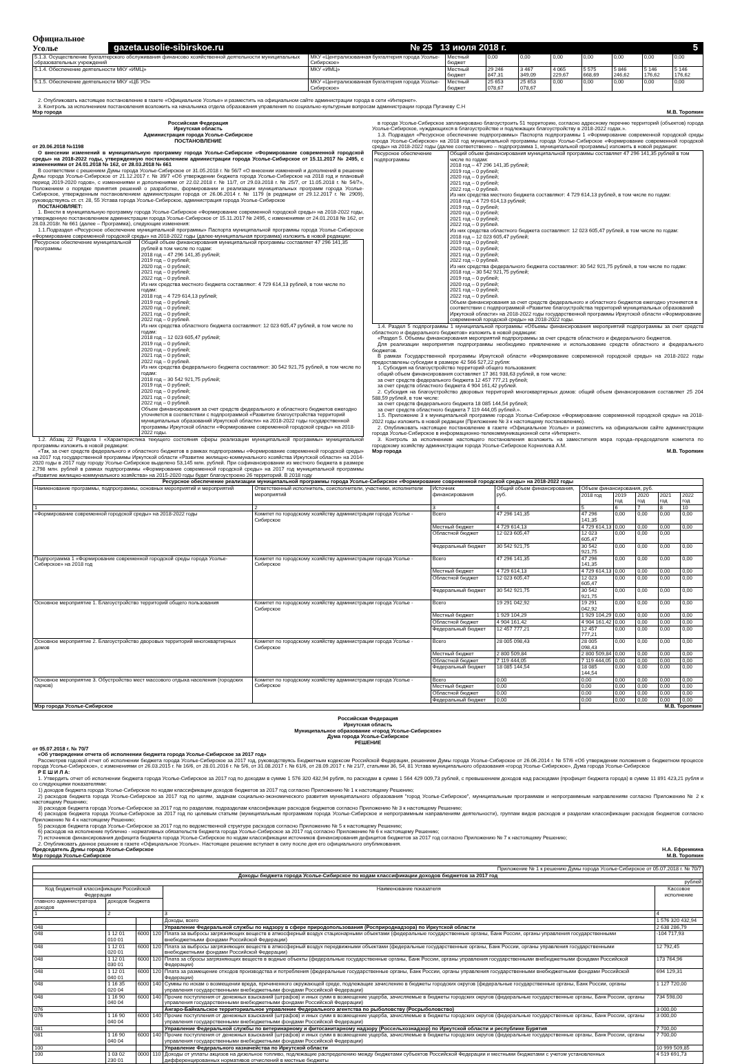Официальное Усолье
gazeta.usolie-sibirskoe.ru № 25 13 июля 2018 г. 5
| 5.1.3. Осуществление бухгалтерского обслуживания финансово хозяйственной деятельности муниципальных образовательных учреждений | МКУ «Централизованная бухгалтерия города Усолье-Сибирское» | Местный бюджет | 0,00 | 0,00 | 0,00 | 0,00 | 0,00 | 0,00 | 0,00 |
| 5.1.4. Обеспечение деятельности МКУ «ИМЦ» | МКУ «ИМЦ» | Местный бюджет | 29 246 847,31 | 3 467 349,09 | 4 065 229,67 | 5 575 668,69 | 5 846 246,62 | 5 146 176,62 | 5 146 176,62 |
| 5.1.5. Обеспечение деятельности МКУ «ЦБ УО» | МКУ «Централизованная бухгалтерия города Усолье-Сибирское» | Местный бюджет | 25 653 078,67 | 25 653 078,67 | 0,00 | 0,00 | 0,00 | 0,00 | 0,00 |
2. Опубликовать настоящее постановление в газете «Официальное Усолье» и разместить на официальном сайте администрации города в сети «Интернет».
3. Контроль за исполнением постановления возложить на начальника отдела образования управления по социально-культурным вопросам администрации города Пугачеву С.Н
Мэр города М.В. Торопкин
Российская Федерация
Иркутская область
Администрация города Усолье-Сибирское
ПОСТАНОВЛЕНИЕ
от 20.06.2018 №1198
О внесении изменений в муниципальную программу города Усолье-Сибирское «Формирование современной городской среды» на 2018-2022 годы, утвержденную постановлением администрации города Усолье-Сибирское от 15.11.2017 № 2495, с изменениями от 24.01.2018 № 162, от 28.03.2018 № 661
В соответствии с решением Думы города Усолье-Сибирское от 31.05.2018 г. № 56/7 «О внесении изменений и дополнений в решение Думы города Усолье-Сибирское от 21.12.2017 г. № 39/7 «Об утверждении бюджета города Усолье-Сибирское на 2018 год и плановый период 2019-2020 годов», с изменениями и дополнениями от 22.02.2018 г. № 11/7, от 29.03.2018 г. № 25/7, от 11.05.2018 г. № 54/7», Положением о порядке принятия решений о разработке, формировании и реализации муниципальных программ города Усолье-Сибирское, утвержденным постановлением администрации города от 26.06.2014 г. № 1179 (в редакции от 29.12.2017 г. № 2909), руководствуясь ст. ст. 28, 55 Устава города Усолье-Сибирское, администрация города Усолье-Сибирское
ПОСТАНОВЛЯЕТ:
1. Внести в муниципальную программу города Усолье-Сибирское «Формирование современной городской среды» на 2018-2022 годы, утвержденную постановлением администрации города Усолье-Сибирское от 15.11.2017 № 2495, с изменениями от 24.01.2018 № 162, от 28.03.2018г. № 661 (далее – Программа), следующие изменения:
1.1.Подраздел «Ресурсное обеспечение муниципальной программы» Паспорта муниципальной программы города Усолье-Сибирское «Формирование современной городской среды» на 2018-2022 годы (далее-муниципальная программа) изложить в новой редакции:
| Ресурсное обеспечение муниципальной программы | Общий объем финансирования муниципальной программы составляет 47 296 141,35 рублей в том числе по годам: 2018 год – 47 296 141,35 рублей; 2019 год – 0 рублей; 2020 год – 0 рублей; 2021 год – 0 рублей; 2022 год – 0 рублей. Из них средства местного бюджета составляют: 4 729 614,13 рублей, в том числе по годам: 2018 год – 4 729 614,13 рублей; 2019 год – 0 рублей; 2020 год – 0 рублей; 2021 год – 0 рублей; 2022 год – 0 рублей. Из них средства областного бюджета составляют: 12 023 605,47 рублей, в том числе по годам: 2018 год – 12 023 605,47 рублей; 2019 год – 0 рублей; 2020 год – 0 рублей; 2021 год – 0 рублей; 2022 год – 0 рублей. Из них средства федерального бюджета составляют: 30 542 921,75 рублей, в том числе по годам: 2018 год – 30 542 921,75 рублей; 2019 год – 0 рублей; 2020 год – 0 рублей; 2021 год – 0 рублей; 2022 год – 0 рублей. Объем финансирования за счет средств федерального и областного бюджетов ежегодно уточняется в соответствии с подпрограммой «Развитие благоустройства территорий муниципальных образований Иркутской области» на 2018-2022 годы государственной программы Иркутской области «Формирование современной городской среды» на 2018-2022 годы. |
1.2. Абзац 22 Раздела I «Характеристика текущего состояния сферы реализации муниципальной программы» муниципальной программы изложить в новой редакции:
«Так, за счет средств федерального и областного бюджетов в рамках подпрограммы «Формирование современной городской среды» на 2017 год государственной программы Иркутской области «Развитие жилищно-коммунального хозяйства Иркутской области» на 2014-2020 годы в 2017 году городу Усолье-Сибирское выделено 53,145 млн. рублей. При софинансировании из местного бюджета в размере 2,798 млн. рублей в рамках подпрограммы «Формирование современной городской среды» на 2017 год муниципальной программы «Развитие жилищно-коммунального хозяйства» на 2015-2020 годы будет благоустроено 26 территорий. В 2018 году
в городе Усолье-Сибирское запланировано благоустроить 51 территорию, согласно адресному перечню территорий (объектов) города Усолье-Сибирское, нуждающихся в благоустройстве и подлежащих благоустройству в 2018-2022 годах.».
1.3. Подраздел «Ресурсное обеспечение подпрограммы» Паспорта подпрограммы 1 «Формирование современной городской среды города Усолье-Сибирское» на 2018 год муниципальной программы города Усолье-Сибирское «Формирование современной городской среды» на 2018-2022 годы (далее соответственно – подпрограмма 1, муниципальной программы) изложить в новой редакции:
| Ресурсное обеспечение подпрограммы | Общий объем финансирования муниципальной программы составляет 47 296 141,35 рублей в том числе по годам: 2018 год – 47 296 141,35 рублей; 2019 год – 0 рублей; 2020 год – 0 рублей; 2021 год – 0 рублей; 2022 год – 0 рублей. Из них средства местного бюджета составляют: 4 729 614,13 рублей, в том числе по годам: 2018 год – 4 729 614,13 рублей; 2019 год – 0 рублей; 2020 год – 0 рублей; 2021 год – 0 рублей; 2022 год – 0 рублей. Из них средства областного бюджета составляют: 12 023 605,47 рублей, в том числе по годам: 2018 год – 12 023 605,47 рублей; 2019 год – 0 рублей; 2020 год – 0 рублей; 2021 год – 0 рублей; 2022 год – 0 рублей. Из них средства федерального бюджета составляют: 30 542 921,75 рублей, в том числе по годам: 2018 год – 30 542 921,75 рублей; 2019 год – 0 рублей; 2020 год – 0 рублей; 2021 год – 0 рублей; 2022 год – 0 рублей. Объем финансирования за счет средств федерального и областного бюджетов ежегодно уточняется в соответствии с подпрограммой «Развитие благоустройства территорий муниципальных образований Иркутской области» на 2018-2022 годы государственной программы Иркутской области «Формирование современной городской среды» на 2018-2022 годы. |
1.4. Раздел 5 подпрограммы 1 муниципальной программы «Объемы финансирования мероприятий подпрограммы за счет средств областного и федерального бюджетов» изложить в новой редакции:
«Раздел 5. Объемы финансирования мероприятий подпрограммы за счет средств областного и федерального бюджетов.
Для реализации мероприятия подпрограммы необходимо привлечение и использование средств областного и федерального бюджетов.
В рамках Государственной программы Иркутской области «Формирование современной городской среды» на 2018-2022 годы предоставлены субсидии в размере 42 566 527,22 рубля:
1. Субсидия на благоустройство территорий общего пользования:
общий объем финансирования составляет 17 361 938,63 рублей, в том числе:
за счет средств федерального бюджета 12 457 777,21 рублей;
за счет средств областного бюджета 4 904 161,42 рублей.
2. Субсидия на благоустройство дворовых территорий многоквартирных домов: общий объем финансирования составляет 25 204 588,59 рублей, в том числе:
за счет средств федерального бюджета 18 085 144,54 рублей;
за счет средств областного бюджета 7 119 444,05 рублей.».
1.5. Приложение 3 к муниципальной программе города Усолье-Сибирское «Формирование современной городской среды» на 2018-2022 годы изложить в новой редакции (Приложение № 3 к настоящему постановлению).
2. Опубликовать настоящее постановление в газете «Официальное Усолье» и разместить на официальном сайте администрации города Усолье-Сибирское в информационно-телекоммуникационной сети «Интернет».
3. Контроль за исполнением настоящего постановления возложить на заместителя мэра города–председателя комитета по городскому хозяйству администрации города Усолье-Сибирское Корнилова А.М.
Мэр города М.В. Торопкин
| Ресурсное обеспечение реализации муниципальной программы города Усолье-Сибирское «Формирование современной городской среды» на 2018-2022 годы | | | | | | | | |
| Наименование программы, подпрограммы, основных мероприятий и мероприятий | Ответственный исполнитель, соисполнители, участники, исполнители мероприятий | Источник финансирования | Общий объем финансирования, руб. | Объем финансирования, руб. | | | | |
| | | | | 2018 год | 2019 год | 2020 год | 2021 год | 2022 год |
| 1 | 2 | 3 | 4 | 5 | 6 | 7 | 8 | 10 |
| «Формирование современной городской среды» на 2018-2022 годы | Комитет по городскому хозяйству администрации города Усолье - Сибирское | Всего | 47 296 141,35 | 47 296 141,35 | 0,00 | 0,00 | 0,00 | 0,00 |
| | | Местный бюджет | 4 729 614,13 | 4 729 614,13 | 0,00 | 0,00 | 0,00 | 0,00 |
| | | Областной бюджет | 12 023 605,47 | 12 023 605,47 | 0,00 | 0,00 | 0,00 | |
| | | Федеральный бюджет | 30 542 921,75 | 30 542 921,75 | 0,00 | 0,00 | 0,00 | 0,00 |
| Подпрограмма 1 «Формирование современной городской среды города Усолье-Сибирское» на 2018 год | Комитет по городскому хозяйству администрации города Усолье - Сибирское | Всего | 47 296 141,35 | 47 296 141,35 | 0,00 | 0,00 | 0,00 | 0,00 |
| | | Местный бюджет | 4 729 614,13 | 4 729 614,13 | 0,00 | 0,00 | 0,00 | 0,00 |
| | | Областной бюджет | 12 023 605,47 | 12 023 605,47 | 0,00 | 0,00 | 0,00 | 0,00 |
| | | Федеральный бюджет | 30 542 921,75 | 30 542 921,75 | 0,00 | 0,00 | 0,00 | 0,00 |
| Основное мероприятие 1. Благоустройство территорий общего пользования | Комитет по городскому хозяйству администрации города Усолье - Сибирское | Всего | 19 291 042,92 | 19 291 042,92 | 0,00 | 0,00 | 0,00 | 0,00 |
| | | Местный бюджет | 1 929 104,29 | 1 929 104,29 | 0,00 | 0,00 | 0,00 | 0,00 |
| | | Областной бюджет | 4 904 161,42 | 4 904 161,42 | 0,00 | 0,00 | 0,00 | 0,00 |
| | | Федеральный бюджет | 12 457 777,21 | 12 457 777,21 | 0,00 | 0,00 | 0,00 | 0,00 |
| Основное мероприятие 2. Благоустройство дворовых территорий многоквартирных домов | Комитет по городскому хозяйству администрации города Усолье - Сибирское | Всего | 28 005 098,43 | 28 005 098,43 | 0,00 | 0,00 | 0,00 | 0,00 |
| | | Местный бюджет | 2 800 509,84 | 2 800 509,84 | 0,00 | 0,00 | 0,00 | 0,00 |
| | | Областной бюджет | 7 119 444,05 | 7 119 444,05 | 0,00 | 0,00 | 0,00 | 0,00 |
| | | Федеральный бюджет | 18 085 144,54 | 18 085 144,54 | 0,00 | 0,00 | 0,00 | 0,00 |
| Основное мероприятие 3. Обустройство мест массового отдыха населения (городских парков) | Комитет по городскому хозяйству администрации города Усолье - Сибирское | Всего | 0,00 | 0,00 | 0,00 | 0,00 | 0,00 | 0,00 |
| | | Местный бюджет | 0,00 | 0,00 | 0,00 | 0,00 | 0,00 | 0,00 |
| | | Областной бюджет | 0,00 | 0,00 | 0,00 | 0,00 | 0,00 | 0,00 |
| | | Федеральный бюджет | 0,00 | 0,00 | 0,00 | 0,00 | 0,00 | 0,00 |
| Мэр города Усолье-Сибирское | | | | М.В. Торопкин | | | | |
Российская Федерация
Иркутская область
Муниципальное образование «город Усолье-Сибирское»
Дума города Усолье-Сибирское
РЕШЕНИЕ
от 05.07.2018 г. № 70/7
«Об утверждении отчета об исполнении бюджета города Усолье-Сибирское за 2017 год»
Рассмотрев годовой отчет об исполнении бюджета города Усолье-Сибирское за 2017 год, руководствуясь Бюджетным кодексом Российской Федерации, решением Думы города Усолье-Сибирское от 26.06.2014 г. № 57/6 «Об утверждении положения о бюджетном процессе города Усолье-Сибирское», с изменениями от 26.03.2015 г. № 16/6, от 28.01.2016 г. № 5/6, от 31.08.2017 г. № 61/6, от 28.09.2017 г. № 21/7, статьями 36, 54, 81 Устава муниципального образования «город Усолье-Сибирское», Дума города Усолье-Сибирское
Р Е Ш И Л А:
1. Утвердить отчет об исполнении бюджета города Усолье-Сибирское за 2017 год по доходам в сумме 1 576 320 432,94 рубля, по расходам в сумме 1 564 429 009,73 рублей, с превышением доходов над расходами (профицит бюджета города) в сумме 11 891 423,21 рубля и со следующими показателями:
1) доходов бюджета города Усолье-Сибирское по кодам классификации доходов бюджетов за 2017 год согласно Приложению № 1 к настоящему Решению;
2) расходов бюджета города Усолье-Сибирское за 2017 год по целям, задачам социально-экономического развития муниципального образования "город Усолье-Сибирское", муниципальным программам и непрограммным направлениям согласно Приложению № 2 к настоящему Решению;
3) расходов бюджета города Усолье-Сибирское за 2017 год по разделам, подразделам классификации расходов бюджетов согласно Приложению № 3 к настоящему Решению;
4) расходов бюджета города Усолье-Сибирское за 2017 год по целевым статьям (муниципальным программам города Усолье-Сибирское и непрограммным направлениям деятельности), группам видов расходов и разделам классификации расходов бюджетов согласно Приложению № 4 к настоящему Решению;
5) расходов бюджета города Усолье-Сибирское за 2017 год по ведомственной структуре расходов согласно Приложению № 5 к настоящему Решению;
6) расходов на исполнение публично - нормативных обязательств бюджета города Усолье-Сибирское за 2017 год согласно Приложению № 6 к настоящему Решению;
7) источников финансирования дефицита бюджета города Усолье-Сибирское по кодам классификации источников финансирования дефицитов бюджетов за 2017 год согласно Приложению № 7 к настоящему Решению;
2. Опубликовать данное решение в газете «Официальное Усолье». Настоящее решение вступает в силу после дня его официального опубликования.
Председатель Думы города Усолье-Сибирское Н.А. Ефремкина
Мэр города Усолье-Сибирское М.В. Торопкин
| Приложение № 1 к решению Думы города Усолье-Сибирское от 05.07.2018 г. № 70/7 | | | | | |
| Доходы бюджета города Усолье-Сибирское по кодам классификации доходов бюджетов за 2017 год | | | | | |
| рублей | | | | | |
| Код бюджетной классификации Российской Федерации | | | | Наименование показателя | Кассовое исполнение |
| главного администратора доходов | доходов бюджета | | | | |
| 1 | 2 | | | 3 | 4 |
| | | | | Доходы, всего | 1 576 320 432,94 |
| 048 | | | | Управление Федеральной службы по надзору в сфере природопользования (Росприроднадзора) по Иркутской области | 2 638 286,79 |
| 048 | 1 12 01 010 01 | 6000 | 120 | Плата за выбросы загрязняющих веществ в атмосферный воздух стационарными объектами (федеральные государственные органы, Банк России, органы управления государственными внебюджетными фондами Российской Федерации) | -104 717,93 |
| 048 | 1 12 01 020 01 | 6000 | 120 | Плата за выбросы загрязняющих веществ в атмосферный воздух передвижными объектами (федеральные государственные органы, Банк России, органы управления государственными внебюджетными фондами Российской Федерации) | 12 792,45 |
| 048 | 1 12 01 030 01 | 6000 | 120 | Плата за сбросы загрязняющих веществ в водные объекты (федеральные государственные органы, Банк России, органы управления государственными внебюджетными фондами Российской Федерации) | 173 764,96 |
| 048 | 1 12 01 040 01 | 6000 | 120 | Плата за размещение отходов производства и потребления (федеральные государственные органы, Банк России, органы управления государственными внебюджетными фондами Российской Федерации) | 694 129,31 |
| 048 | 1 16 35 020 04 | 6000 | 140 | Суммы по искам о возмещении вреда, причиненного окружающей среде, подлежащие зачислению в бюджеты городских округов (федеральные государственные органы, Банк России, органы управления государственными внебюджетными фондами Российской Федерации) | 1 127 720,00 |
| 048 | 1 16 90 040 04 | 6000 | 140 | Прочие поступления от денежных взысканий (штрафов) и иных сумм в возмещение ущерба, зачисляемые в бюджеты городских округов (федеральные государственные органы, Банк России, органы управления государственными внебюджетными фондами Российской Федерации) | 734 598,00 |
| 076 | | | | Ангаро-Байкальское территориальное управление Федерального агентства по рыболовству (Росрыболовство) | 3 000,00 |
| 076 | 1 16 90 040 04 | 6000 | 140 | Прочие поступления от денежных взысканий (штрафов) и иных сумм в возмещение ущерба, зачисляемые в бюджеты городских округов (федеральные государственные органы, Банк России, органы управления государственными внебюджетными фондами Российской Федерации) | 3 000,00 |
| 081 | | | | Управление Федеральной службы по ветеринарному и фитосанитарному надзору (Россельхознадзор) по Иркутской области и республике Бурятия | 7 700,00 |
| 081 | 1 16 90 040 04 | 6000 | 140 | Прочие поступления от денежных взысканий (штрафов) и иных сумм в возмещение ущерба, зачисляемые в бюджеты городских округов (федеральные государственные органы, Банк России, органы управления государственными внебюджетными фондами Российской Федерации) | 7 700,00 |
| 100 | | | | Управление Федерального казначейства по Иркутской области | 10 999 509,85 |
| 100 | 1 03 02 230 01 | 0000 | 110 | Доходы от уплаты акцизов на дизельное топливо, подлежащие распределению между бюджетами субъектов Российской Федерации и местными бюджетами с учетом установленных дифференцированных нормативов отчислений в местные бюджеты | 4 519 691,73 |